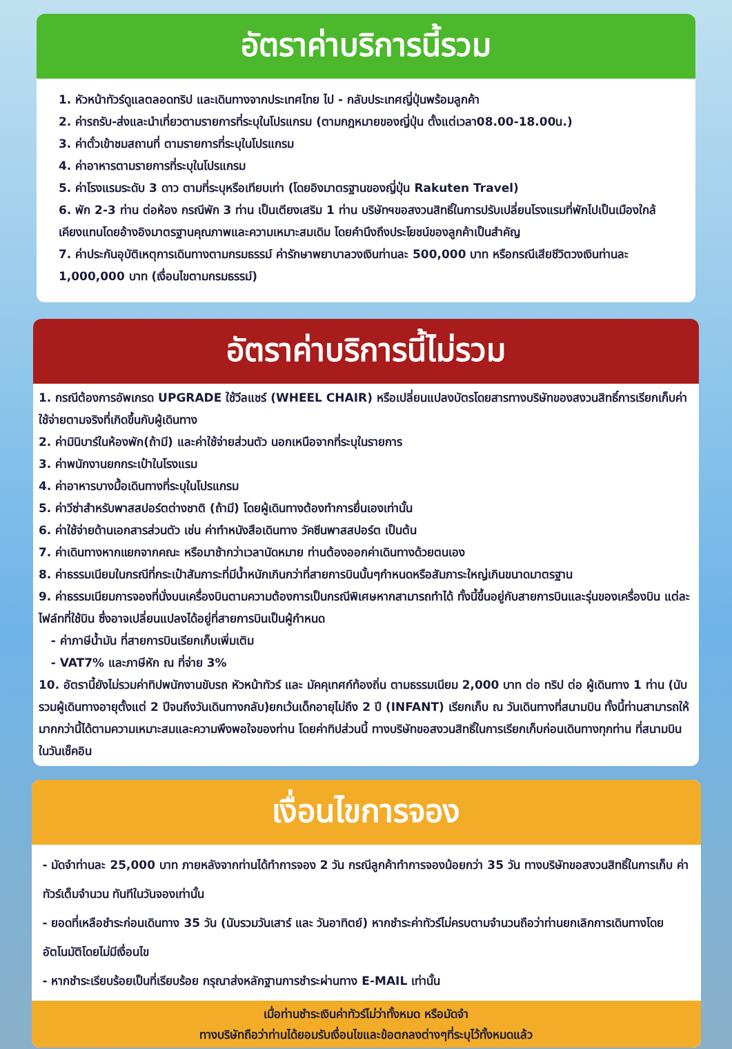อัตราค่าบริการนี้รวม
1. หัวหน้าทัวร์ดูแลตลอดทริป และเดินทางจากประเทศไทย ไป - กลับประเทศญี่ปุ่นพร้อมลูกค้า
2. ค่ารถรับ-ส่งและนำเที่ยวตามรายการที่ระบุในโปรแกรม (ตามกฎหมายของญี่ปุ่น ตั้งแต่เวลา08.00-18.00น.)
3. ค่าตั๋วเข้าชมสถานที่ ตามรายการที่ระบุในโปรแกรม
4. ค่าอาหารตามรายการที่ระบุในโปรแกรม
5. ค่าโรงแรมระดับ 3 ดาว ตามที่ระบุหรือเทียบเท่า (โดยอิงมาตรฐานของญี่ปุ่น Rakuten Travel)
6. พัก 2-3 ท่าน ต่อห้อง กรณีพัก 3 ท่าน เป็นเตียงเสริม 1 ท่าน บริษัทฯขอสงวนสิทธิ์ในการปรับเปลี่ยนโรงแรมที่พักไปเป็นเมืองใกล้เคียงแทนโดยอ้างอิงมาตรฐานคุณภาพและความเหมาะสมเดิม โดยคำนึงถึงประโยชน์ของลูกค้าเป็นสำคัญ
7. ค่าประกันอุบัติเหตุการเดินทางตามกรมธรรม์ ค่ารักษาพยาบาลวงเงินท่านละ 500,000 บาท หรือกรณีเสียชีวิตวงเงินท่านละ 1,000,000 บาท (เงื่อนไขตามกรมธรรม์)
อัตราค่าบริการนี้ไม่รวม
1. กรณีต้องการอัพเกรด UPGRADE ใช้วีลแชร์ (WHEEL CHAIR) หรือเปลี่ยนแปลงบัตรโดยสารทางบริษัทของสงวนสิทธิ์การเรียกเก็บค่าใช้จ่ายตามจริงที่เกิดขึ้นกับผู้เดินทาง
2. ค่ามินิบาร์ในห้องพัก(ถ้ามี) และค่าใช้จ่ายส่วนตัว นอกเหนือจากที่ระบุในรายการ
3. ค่าพนักงานยกกระเป๋าในโรงแรม
4. ค่าอาหารบางมื้อเดินทางที่ระบุในโปรแกรม
5. ค่าวีซ่าสำหรับพาสสปอร์ตต่างชาติ (ถ้ามี) โดยผู้เดินทางต้องทำการยื่นเองเท่านั้น
6. ค่าใช้จ่ายด้านเอกสารส่วนตัว เช่น ค่าทำหนังสือเดินทาง วัคซีนพาสสปอร์ต เป็นต้น
7. ค่าเดินทางหากแยกจากคณะ หรือมาช้ากว่าเวลานัดหมาย ท่านต้องออกค่าเดินทางด้วยตนเอง
8. ค่าธรรมเนียมในกรณีที่กระเป๋าสัมภาระที่มีน้ำหนักเกินกว่าที่สายการบินนั้นๆกำหนดหรือสัมภาระใหญ่เกินขนาดมาตรฐาน
9. ค่าธรรมเนียมการจองที่นั่งบนเครื่องบินตามความต้องการเป็นกรณีพิเศษหากสามารถทำได้ ทั้งนี้ขึ้นอยู่กับสายการบินและรุ่นของเครื่องบิน แต่ละไฟล์ทที่ใช้บิน ซึ่งอาจเปลี่ยนแปลงได้อยู่ที่สายการบินเป็นผู้กำหนด
- ค่าภาษีน้ำมัน ที่สายการบินเรียกเก็บเพิ่มเติม
- VAT7% และภาษีหัก ณ ที่จ่าย 3%
10. อัตรานี้ยังไม่รวมค่าทิปพนักงานขับรถ หัวหน้าทัวร์ และ มัคคุเทศก์ท้องถิ่น ตามธรรมเนียม 2,000 บาท ต่อ ทริป ต่อ ผู้เดินทาง 1 ท่าน (นับรวมผู้เดินทางอายุตั้งแต่ 2 ปีจนถึงวันเดินทางกลับ)ยกเว้นเด็กอายุไม่ถึง 2 ปี (INFANT) เรียกเก็บ ณ วันเดินทางที่สนามบิน ทั้งนี้ท่านสามารถให้มากกว่านี้ได้ตามความเหมาะสมและความพึงพอใจของท่าน โดยค่าทิปส่วนนี้ ทางบริษัทขอสงวนสิทธิ์ในการเรียกเก็บก่อนเดินทางทุกท่าน ที่สนามบิน ในวันเช็คอิน
เงื่อนไขการจอง
- มัดจำท่านละ 25,000 บาท ภายหลังจากท่านได้ทำการจอง 2 วัน กรณีลูกค้าทำการจองน้อยกว่า 35 วัน ทางบริษัทขอสงวนสิทธิ์ในการเก็บ ค่าทัวร์เต็มจำนวน ทันทีในวันจองเท่านั้น
- ยอดที่เหลือชำระก่อนเดินทาง 35 วัน (นับรวมวันเสาร์ และ วันอาทิตย์) หากชำระค่าทัวร์ไม่ครบตามจำนวนถือว่าท่านยกเลิกการเดินทางโดย อัตโนมัติโดยไม่มีเงื่อนไข
- หากชำระเรียบร้อยเป็นที่เรียบร้อย กรุณาส่งหลักฐานการชำระผ่านทาง E-MAIL เท่านั้น
เมื่อท่านชำระเงินค่าทัวร์ไม่ว่าทั้งหมด หรือมัดจำ
ทางบริษัทถือว่าท่านได้ยอมรับเงื่อนไขและข้อตกลงต่างๆที่ระบุไว้ทั้งหมดแล้ว